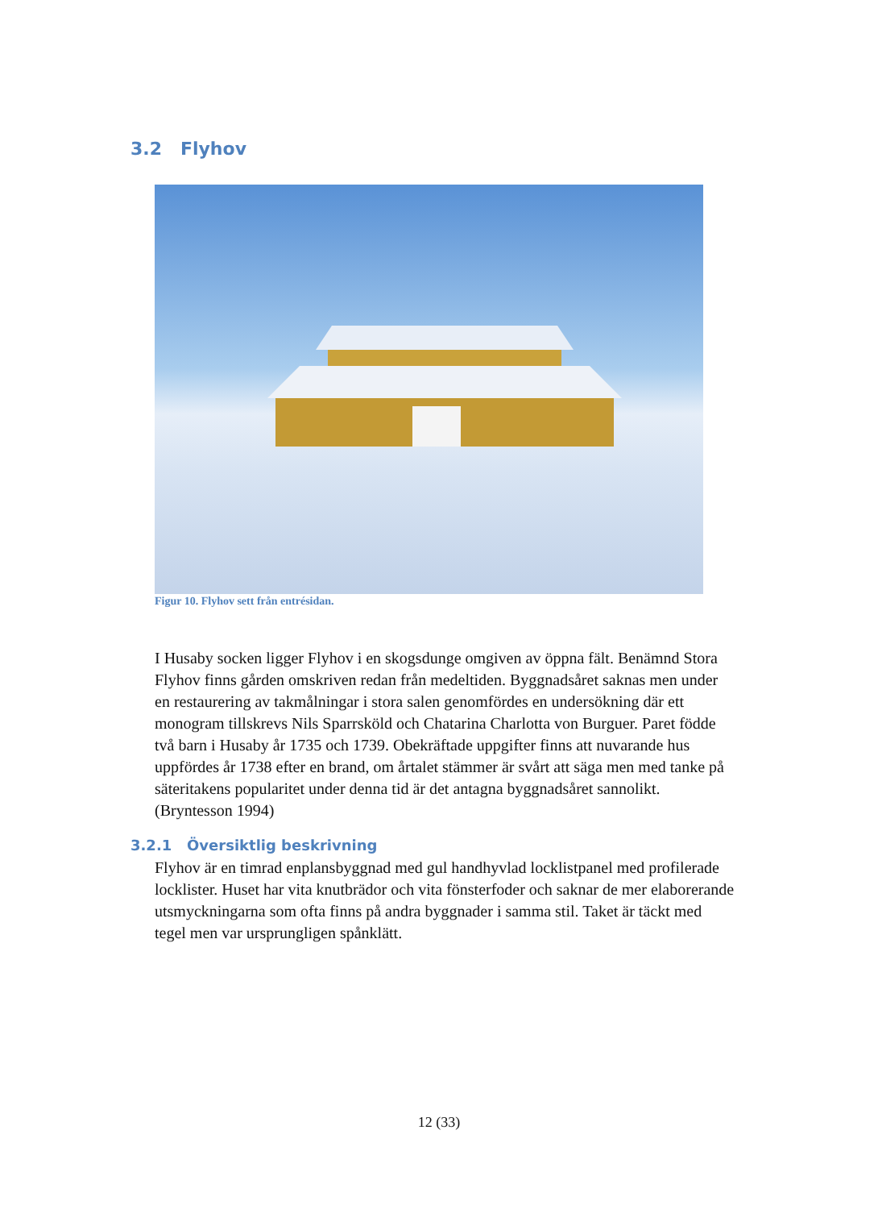3.2 Flyhov
Figur 10. Flyhov sett från entrésidan.
I Husaby socken ligger Flyhov i en skogsdunge omgiven av öppna fält. Benämnd Stora Flyhov finns gården omskriven redan från medeltiden. Byggnadsåret saknas men under en restaurering av takmålningar i stora salen genomfördes en undersökning där ett monogram tillskrevs Nils Sparrsköld och Chatarina Charlotta von Burguer. Paret födde två barn i Husaby år 1735 och 1739. Obekräftade uppgifter finns att nuvarande hus uppfördes år 1738 efter en brand, om årtalet stämmer är svårt att säga men med tanke på säteritakens popularitet under denna tid är det antagna byggnadsåret sannolikt. (Bryntesson 1994)
3.2.1 Översiktlig beskrivning
Flyhov är en timrad enplansbyggnad med gul handhyvlad locklistpanel med profilerade locklister. Huset har vita knutbrädor och vita fönsterfoder och saknar de mer elaborerande utsmyckningarna som ofta finns på andra byggnader i samma stil. Taket är täckt med tegel men var ursprungligen spånklätt.
12 (33)